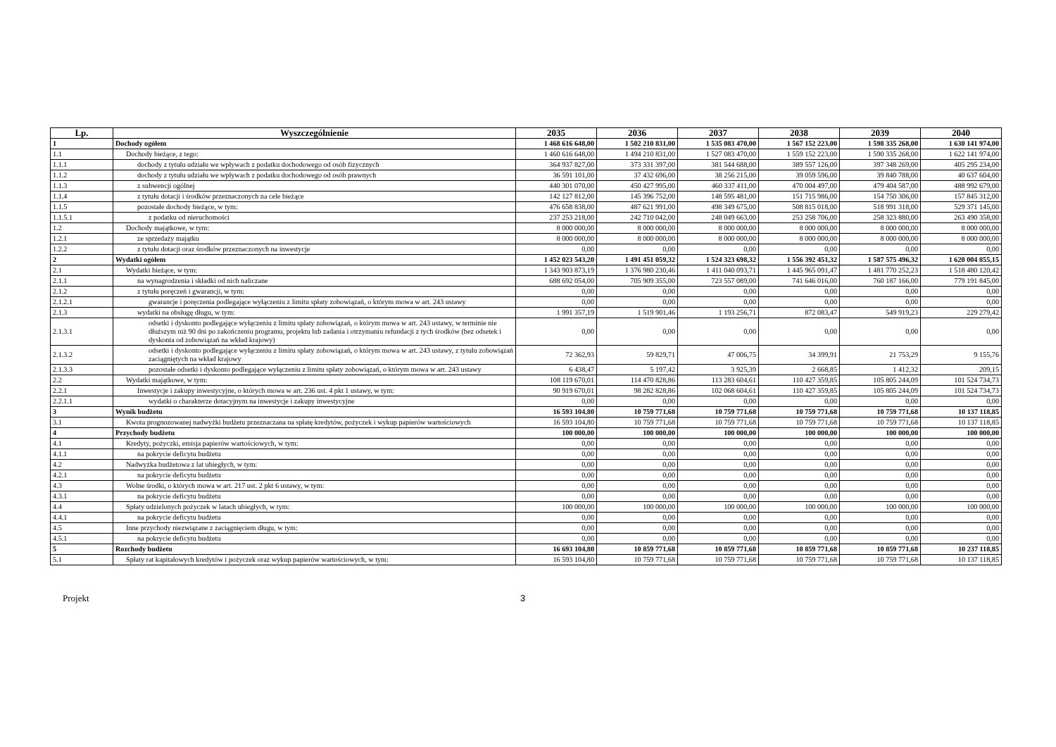| Lp. | Wyszczególnienie | 2035 | 2036 | 2037 | 2038 | 2039 | 2040 |
| --- | --- | --- | --- | --- | --- | --- | --- |
| 1 | Dochody ogółem | 1 468 616 648,00 | 1 502 210 831,00 | 1 535 083 470,00 | 1 567 152 223,00 | 1 598 335 268,00 | 1 630 141 974,00 |
| 1.1 | Dochody bieżące, z tego: | 1 460 616 648,00 | 1 494 210 831,00 | 1 527 083 470,00 | 1 559 152 223,00 | 1 590 335 268,00 | 1 622 141 974,00 |
| 1.1.1 | dochody z tytułu udziału we wpływach z podatku dochodowego od osób fizycznych | 364 937 827,00 | 373 331 397,00 | 381 544 688,00 | 389 557 126,00 | 397 348 269,00 | 405 295 234,00 |
| 1.1.2 | dochody z tytułu udziału we wpływach z podatku dochodowego od osób prawnych | 36 591 101,00 | 37 432 696,00 | 38 256 215,00 | 39 059 596,00 | 39 840 788,00 | 40 637 604,00 |
| 1.1.3 | z subwencji ogólnej | 440 301 070,00 | 450 427 995,00 | 460 337 411,00 | 470 004 497,00 | 479 404 587,00 | 488 992 679,00 |
| 1.1.4 | z tytułu dotacji i środków przeznaczonych na cele bieżące | 142 127 812,00 | 145 396 752,00 | 148 595 481,00 | 151 715 986,00 | 154 750 306,00 | 157 845 312,00 |
| 1.1.5 | pozostałe dochody bieżące, w tym: | 476 658 838,00 | 487 621 991,00 | 498 349 675,00 | 508 815 018,00 | 518 991 318,00 | 529 371 145,00 |
| 1.1.5.1 | z podatku od nieruchomości | 237 253 218,00 | 242 710 042,00 | 248 049 663,00 | 253 258 706,00 | 258 323 880,00 | 263 490 358,00 |
| 1.2 | Dochody majątkowe, w tym: | 8 000 000,00 | 8 000 000,00 | 8 000 000,00 | 8 000 000,00 | 8 000 000,00 | 8 000 000,00 |
| 1.2.1 | ze sprzedaży majątku | 8 000 000,00 | 8 000 000,00 | 8 000 000,00 | 8 000 000,00 | 8 000 000,00 | 8 000 000,00 |
| 1.2.2 | z tytułu dotacji oraz środków przeznaczonych na inwestycje | 0,00 | 0,00 | 0,00 | 0,00 | 0,00 | 0,00 |
| 2 | Wydatki ogółem | 1 452 023 543,20 | 1 491 451 059,32 | 1 524 323 698,32 | 1 556 392 451,32 | 1 587 575 496,32 | 1 620 004 855,15 |
| 2.1 | Wydatki bieżące, w tym: | 1 343 903 873,19 | 1 376 980 230,46 | 1 411 040 093,71 | 1 445 965 091,47 | 1 481 770 252,23 | 1 518 480 120,42 |
| 2.1.1 | na wynagrodzenia i składki od nich naliczane | 688 692 054,00 | 705 909 355,00 | 723 557 089,00 | 741 646 016,00 | 760 187 166,00 | 779 191 845,00 |
| 2.1.2 | z tytułu poręczeń i gwarancji, w tym: | 0,00 | 0,00 | 0,00 | 0,00 | 0,00 | 0,00 |
| 2.1.2.1 | gwarancje i poręczenia podlegające wyłączeniu z limitu spłaty zobowiązań, o którym mowa w art. 243 ustawy | 0,00 | 0,00 | 0,00 | 0,00 | 0,00 | 0,00 |
| 2.1.3 | wydatki na obsługę długu, w tym: | 1 991 357,19 | 1 519 901,46 | 1 193 256,71 | 872 083,47 | 549 919,23 | 229 279,42 |
| 2.1.3.1 | odsetki i dyskonto podlegające wyłączeniu z limitu spłaty zobowiązań, o którym mowa w art. 243 ustawy, w terminie nie dłuższym niż 90 dni po zakończeniu programu, projektu lub zadania i otrzymaniu refundacji z tych środków (bez odsetek i dyskonta od zobowiązań na wkład krajowy) | 0,00 | 0,00 | 0,00 | 0,00 | 0,00 | 0,00 |
| 2.1.3.2 | odsetki i dyskonto podlegające wyłączeniu z limitu spłaty zobowiązań, o którym mowa w art. 243 ustawy, z tytułu zobowiązań zaciągniętych na wkład krajowy | 72 362,93 | 59 829,71 | 47 006,75 | 34 399,91 | 21 753,29 | 9 155,76 |
| 2.1.3.3 | pozostałe odsetki i dyskonto podlegające wyłączeniu z limitu spłaty zobowiązań, o którym mowa w art. 243 ustawy | 6 438,47 | 5 197,42 | 3 925,39 | 2 668,85 | 1 412,32 | 209,15 |
| 2.2 | Wydatki majątkowe, w tym: | 108 119 670,01 | 114 470 828,86 | 113 283 604,61 | 110 427 359,85 | 105 805 244,09 | 101 524 734,73 |
| 2.2.1 | Inwestycje i zakupy inwestycyjne, o których mowa w art. 236 ust. 4 pkt 1 ustawy, w tym: | 90 919 670,01 | 98 282 828,86 | 102 068 604,61 | 110 427 359,85 | 105 805 244,09 | 101 524 734,73 |
| 2.2.1.1 | wydatki o charakterze dotacyjnym na inwestycje i zakupy inwestycyjne | 0,00 | 0,00 | 0,00 | 0,00 | 0,00 | 0,00 |
| 3 | Wynik budżetu | 16 593 104,80 | 10 759 771,68 | 10 759 771,68 | 10 759 771,68 | 10 759 771,68 | 10 137 118,85 |
| 3.1 | Kwota prognozowanej nadwyżki budżetu przeznaczana na spłatę kredytów, pożyczek i wykup papierów wartościowych | 16 593 104,80 | 10 759 771,68 | 10 759 771,68 | 10 759 771,68 | 10 759 771,68 | 10 137 118,85 |
| 4 | Przychody budżetu | 100 000,00 | 100 000,00 | 100 000,00 | 100 000,00 | 100 000,00 | 100 000,00 |
| 4.1 | Kredyty, pożyczki, emisja papierów wartościowych, w tym: | 0,00 | 0,00 | 0,00 | 0,00 | 0,00 | 0,00 |
| 4.1.1 | na pokrycie deficytu budżetu | 0,00 | 0,00 | 0,00 | 0,00 | 0,00 | 0,00 |
| 4.2 | Nadwyżka budżetowa z lat ubiegłych, w tym: | 0,00 | 0,00 | 0,00 | 0,00 | 0,00 | 0,00 |
| 4.2.1 | na pokrycie deficytu budżetu | 0,00 | 0,00 | 0,00 | 0,00 | 0,00 | 0,00 |
| 4.3 | Wolne środki, o których mowa w art. 217 ust. 2 pkt 6 ustawy, w tym: | 0,00 | 0,00 | 0,00 | 0,00 | 0,00 | 0,00 |
| 4.3.1 | na pokrycie deficytu budżetu | 0,00 | 0,00 | 0,00 | 0,00 | 0,00 | 0,00 |
| 4.4 | Spłaty udzielonych pożyczek w latach ubiegłych, w tym: | 100 000,00 | 100 000,00 | 100 000,00 | 100 000,00 | 100 000,00 | 100 000,00 |
| 4.4.1 | na pokrycie deficytu budżetu | 0,00 | 0,00 | 0,00 | 0,00 | 0,00 | 0,00 |
| 4.5 | Inne przychody niezwiązane z zaciągnięciem długu, w tym: | 0,00 | 0,00 | 0,00 | 0,00 | 0,00 | 0,00 |
| 4.5.1 | na pokrycie deficytu budżetu | 0,00 | 0,00 | 0,00 | 0,00 | 0,00 | 0,00 |
| 5 | Rozchody budżetu | 16 693 104,80 | 10 859 771,68 | 10 859 771,68 | 10 859 771,68 | 10 859 771,68 | 10 237 118,85 |
| 5.1 | Spłaty rat kapitałowych kredytów i pożyczek oraz wykup papierów wartościowych, w tym: | 16 593 104,80 | 10 759 771,68 | 10 759 771,68 | 10 759 771,68 | 10 759 771,68 | 10 137 118,85 |
Projekt 3